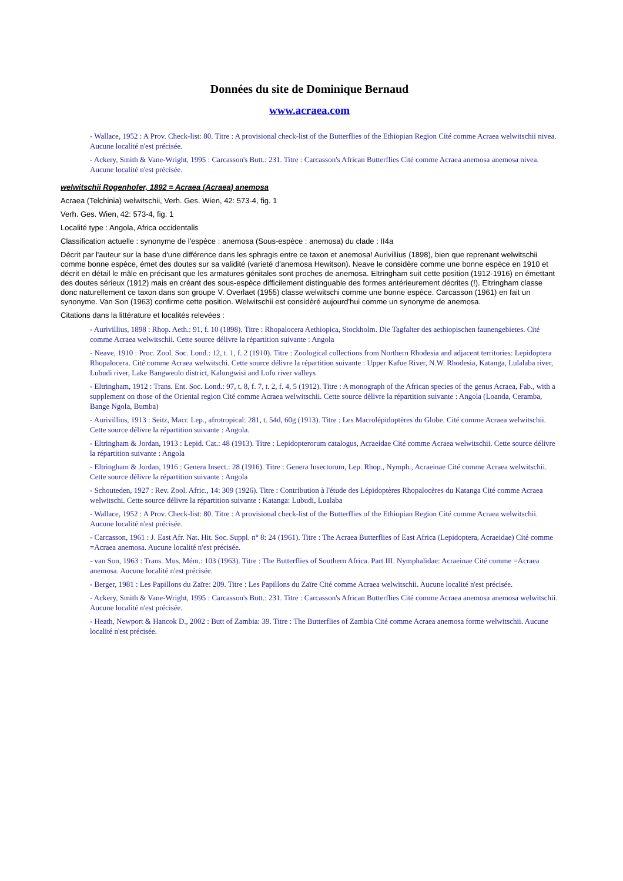Données du site de Dominique Bernaud
www.acraea.com
- Wallace, 1952 : A Prov. Check-list: 80. Titre : A provisional check-list of the Butterflies of the Ethiopian Region Cité comme Acraea welwitschii nivea. Aucune localité n'est précisée.
- Ackery, Smith & Vane-Wright, 1995 : Carcasson's Butt.: 231. Titre : Carcasson's African Butterflies Cité comme Acraea anemosa anemosa nivea. Aucune localité n'est précisée.
welwitschii Rogenhofer, 1892 = Acraea (Acraea) anemosa
Acraea (Telchinia) welwitschii, Verh. Ges. Wien, 42: 573-4, fig. 1
Verh. Ges. Wien, 42: 573-4, fig. 1
Localité type : Angola, Africa occidentalis
Classification actuelle : synonyme de l'espèce : anemosa (Sous-espèce : anemosa) du clade : II4a
Décrit par l'auteur sur la base d'une différence dans les sphragis entre ce taxon et anemosa! Aurivillius (1898), bien que reprenant welwitschii comme bonne espèce, émet des doutes sur sa validité (varieté d'anemosa Hewitson). Neave le considère comme une bonne espèce en 1910 et décrit en détail le mâle en précisant que les armatures génitales sont proches de anemosa. Eltringham suit cette position (1912-1916) en émettant des doutes sérieux (1912) mais en créant des sous-espèce difficilement distinguable des formes antérieurement décrites (!). Eltringham classe donc naturellement ce taxon dans son groupe V. Overlaet (1955) classe welwitschi comme une bonne espèce. Carcasson (1961) en fait un synonyme. Van Son (1963) confirme cette position. Welwitschii est considèré aujourd'hui comme un synonyme de anemosa.
Citations dans la littérature et localités relevées :
- Aurivillius, 1898 : Rhop. Aeth.: 91, f. 10 (1898). Titre : Rhopalocera Aethiopica, Stockholm. Die Tagfalter des aethiopischen faunengebietes. Cité comme Acraea welwitschii. Cette source délivre la répartition suivante : Angola
- Neave, 1910 : Proc. Zool. Soc. Lond.: 12, t. 1, f. 2 (1910). Titre : Zoological collections from Northern Rhodesia and adjacent territories: Lepidoptera Rhopalocera. Cité comme Acraea welwitschi. Cette source délivre la répartition suivante : Upper Kafue River, N.W. Rhodesia, Katanga, Lulalaba river, Lubudi river, Lake Bangweolo district, Kalungwisi and Lofu river valleys
- Eltringham, 1912 : Trans. Ent. Soc. Lond.: 97, t. 8, f. 7, t. 2, f. 4, 5 (1912). Titre : A monograph of the African species of the genus Acraea, Fab., with a supplement on those of the Oriental region Cité comme Acraea welwitschii. Cette source délivre la répartition suivante : Angola (Loanda, Ceramba, Bange Ngola, Bumba)
- Aurivillius, 1913 : Seitz, Macr. Lep., afrotropical: 281, t. 54d, 60g (1913). Titre : Les Macrolépidoptères du Globe. Cité comme Acraea welwitschii. Cette source délivre la répartition suivante : Angola.
- Eltringham & Jordan, 1913 : Lepid. Cat.: 48 (1913). Titre : Lepidopterorum catalogus, Acraeidae Cité comme Acraea welwitschii. Cette source délivre la répartition suivante : Angola
- Eltringham & Jordan, 1916 : Genera Insect.: 28 (1916). Titre : Genera Insectorum, Lep. Rhop., Nymph., Acraeinae Cité comme Acraea welwitschii. Cette source délivre la répartition suivante : Angola
- Schouteden, 1927 : Rev. Zool. Afric., 14: 309 (1926). Titre : Contribution à l'étude des Lépidoptères Rhopalocères du Katanga Cité comme Acraea welwitschi. Cette source délivre la répartition suivante : Katanga: Lubudi, Lualaba
- Wallace, 1952 : A Prov. Check-list: 80. Titre : A provisional check-list of the Butterflies of the Ethiopian Region Cité comme Acraea welwitschii. Aucune localité n'est précisée.
- Carcasson, 1961 : J. East Afr. Nat. Hit. Soc. Suppl. n° 8: 24 (1961). Titre : The Acraea Butterflies of East Africa (Lepidoptera, Acraeidae) Cité comme =Acraea anemosa. Aucune localité n'est précisée.
- van Son, 1963 : Trans. Mus. Mém.: 103 (1963). Titre : The Butterflies of Southern Africa. Part III. Nymphalidae: Acraeinae Cité comme =Acraea anemosa. Aucune localité n'est précisée.
- Berger, 1981 : Les Papillons du Zaïre: 209. Titre : Les Papillons du Zaïre Cité comme Acraea welwitschii. Aucune localité n'est précisée.
- Ackery, Smith & Vane-Wright, 1995 : Carcasson's Butt.: 231. Titre : Carcasson's African Butterflies Cité comme Acraea anemosa anemosa welwitschii. Aucune localité n'est précisée.
- Heath, Newport & Hancok D., 2002 : Butt of Zambia: 39. Titre : The Butterflies of Zambia Cité comme Acraea anemosa forme welwitschii. Aucune localité n'est précisée.